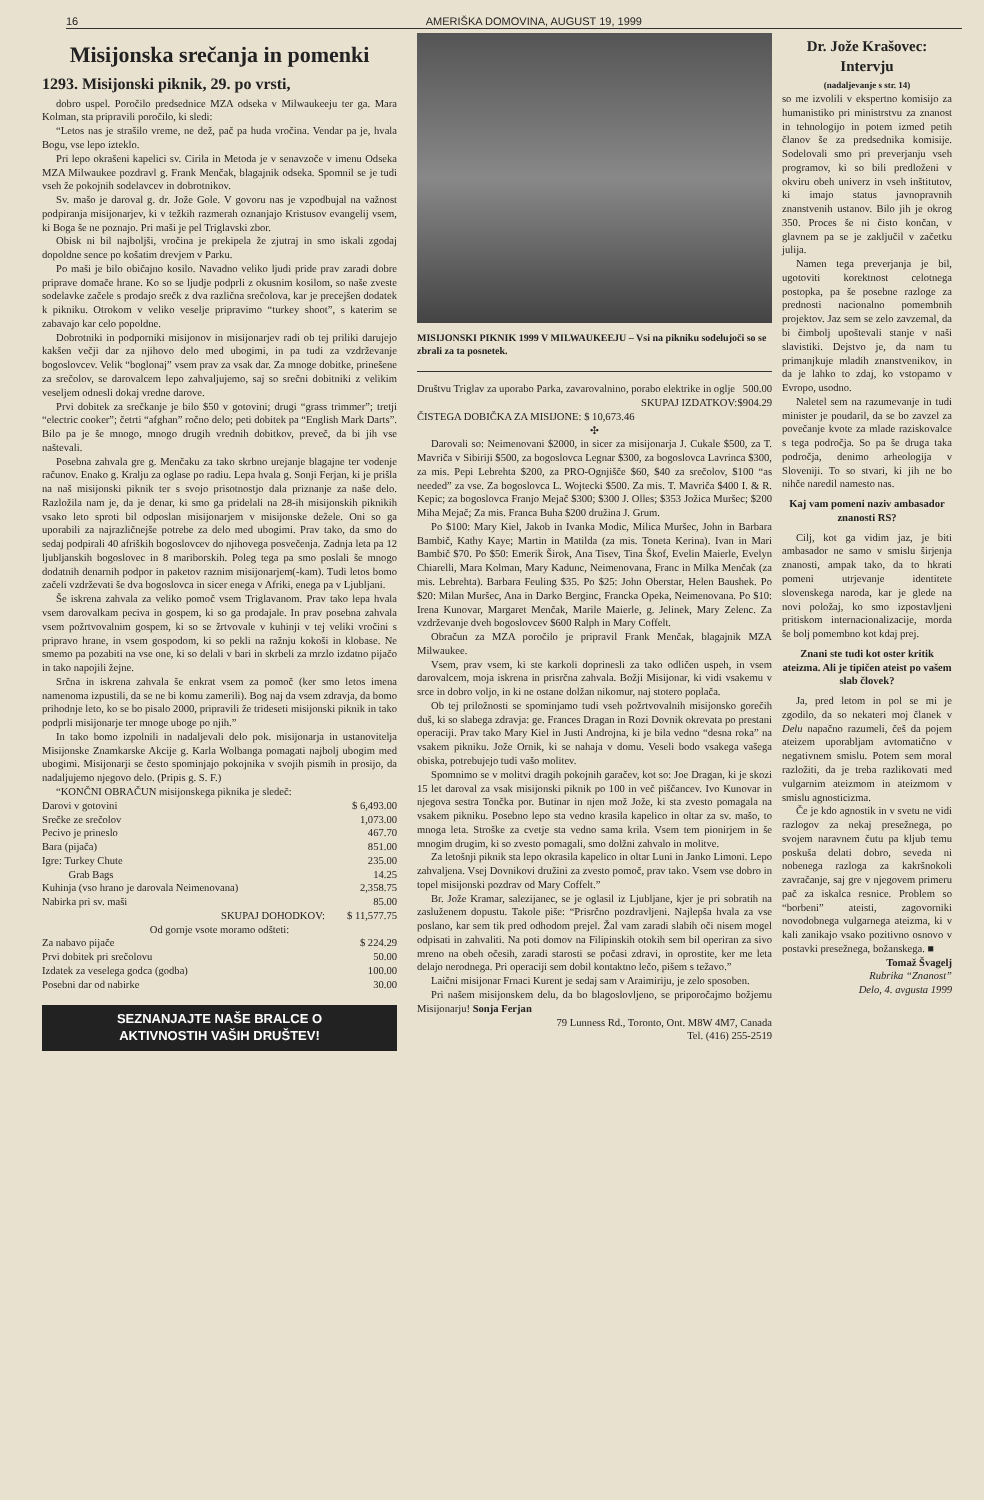16 AMERIŠKA DOMOVINA, AUGUST 19, 1999
Misijonska srečanja in pomenki
1293. Misijonski piknik, 29. po vrsti,
dobro uspel. Poročilo predsednice MZA odseka v Milwaukeeju ter ga. Mara Kolman, sta pripravili poročilo, ki sledi:
“Letos nas je strašilo vreme, ne dež, pač pa huda vročina. Vendar pa je, hvala Bogu, vse lepo izteklo.
Pri lepo okrašeni kapelici sv. Cirila in Metoda je v senavzoče v imenu Odseka MZA Milwaukee pozdravl g. Frank Menčak, blagajnik odseka. Spomnil se je tudi vseh že pokojnih sodelavcev in dobrotnikov.
Sv. mašo je daroval g. dr. Jože Gole. V govoru nas je vzpodbujal na važnost podpiranja misijonarjev, ki v težkih razmerah oznanjajo Kristusov evangelij vsem, ki Boga še ne poznajo. Pri maši je pel Triglavski zbor.
Obisk ni bil najboljši, vročina je prekipela že zjutraj in smo iskali zgodaj dopoldne sence po košatim drevjem v Parku.
Po maši je bilo običajno kosilo. Navadno veliko ljudi pride prav zaradi dobre priprave domače hrane. Ko so se ljudje podprli z okusnim kosilom, so naše zveste sodelavke začele s prodajo srečk z dva različna srečolova, kar je precejšen dodatek k pikniku. Otrokom v veliko veselje pripravimo “turkey shoot”, s katerim se zabavajo kar celo popoldne.
Dobrotniki in podporniki misijonov in misijonarjev radi ob tej priliki darujejo kakšen večji dar za njihovo delo med ubogimi, in pa tudi za vzdrževanje bogoslovcev. Velik “boglonaj” vsem prav za vsak dar. Za mnoge dobitke, prinešene za srečolov, se darovalcem lepo zahvaljujemo, saj so srečni dobitniki z velikim veseljem odnesli dokaj vredne darove.
Prvi dobitek za srečkanje je bilo $50 v gotovini; drugi “grass trimmer”; tretji “electric cooker”; četrti “afghan” ročno delo; peti dobitek pa “English Mark Darts”. Bilo pa je še mnogo, mnogo drugih vrednih dobitkov, preveč, da bi jih vse naštevali.
Posebna zahvala gre g. Menčaku za tako skrbno urejanje blagajne ter vodenje računov. Enako g. Kralju za oglase po radiu. Lepa hvala g. Sonji Ferjan, ki je prišla na naš misijonski piknik ter s svojo prisotnostjo dala priznanje za naše delo. Razložila nam je, da je denar, ki smo ga pridelali na 28-ih misijonskih piknikih vsako leto sproti bil odposlan misijonarjem v misijonske dežele. Oni so ga uporabili za najrazličnejše potrebe za delo med ubogimi. Prav tako, da smo do sedaj podpirali 40 afriških bogoslovcev do njihovega posvečenja. Zadnja leta pa 12 ljubljanskih bogoslovec in 8 mariborskih. Poleg tega pa smo poslali še mnogo dodatnih denarnih podpor in paketov raznim misijonarjem(-kam). Tudi letos bomo začeli vzdrževati še dva bogoslovca in sicer enega v Afriki, enega pa v Ljubljani.
Še iskrena zahvala za veliko pomoč vsem Triglavanom. Prav tako lepa hvala vsem darovalkam peciva in gospem, ki so ga prodajale. In prav posebna zahvala vsem požrtvovalnim gospem, ki so se žrtvovale v kuhinji v tej veliki vročini s pripravo hrane, in vsem gospodom, ki so pekli na ražnju kokoši in klobase. Ne smemo pa pozabiti na vse one, ki so delali v bari in skrbeli za mrzlo izdatno pijačo in tako napojili žejne.
Srčna in iskrena zahvala še enkrat vsem za pomoč (ker smo letos imena namenoma izpustili, da se ne bi komu zamerili). Bog naj da vsem zdravja, da bomo prihodnje leto, ko se bo pisalo 2000, pripravili že trideseti misijonski piknik in tako podprli misijonarje ter mnoge uboge po njih.”
In tako bomo izpolnili in nadaljevali delo pok. misijonarja in ustanovitelja Misijonske Znamkarske Akcije g. Karla Wolbanga pomagati najbolj ubogim med ubogimi. Misijonarji se često spominjajo pokojnika v svojih pismih in prosijo, da nadaljujemo njegovo delo. (Pripis g. S. F.)
“KONČNI OBRAČUN misijonskega piknika je sledeč:
| Darovi v gotovini | $ 6,493.00 |
| Srečke ze srečolov | 1,073.00 |
| Pecivo je prineslo | 467.70 |
| Bara (pijača) | 851.00 |
| Igre: Turkey Chute | 235.00 |
| Grab Bags | 14.25 |
| Kuhinja (vso hrano je darovala Neimenovana) | 2,358.75 |
| Nabirka pri sv. maši | 85.00 |
| SKUPAJ DOHODKOV: | $ 11,577.75 |
| Od gornje vsote moramo odšteti: | |
| Za nabavo pijače | $ 224.29 |
| Prvi dobitek pri srečolovu | 50.00 |
| Izdatek za veselega godca (godba) | 100.00 |
| Posebni dar od nabirke | 30.00 |
SEZNANJAJTE NAŠE BRALCE O
AKTIVNOSTIH VAŠIH DRUŠTEV!
MISIJONSKI PIKNIK 1999 V MILWAUKEEJU – Vsi na pikniku sodelujoči so se zbrali za ta posnetek.
| Društvu Triglav za uporabo Parka, zavarovalnino, porabo elektrike in oglje | 500.00 |
| SKUPAJ IZDATKOV: | $904.29 |
| ČISTEGA DOBIČKA ZA MISIJONE: $ 10,673.46 | |
✣
Darovali so: Neimenovani $2000, in sicer za misijonarja J. Cukale $500, za T. Mavriča v Sibiriji $500, za bogoslovca Legnar $300, za bogoslovca Lavrinca $300, za mis. Pepi Lebrehta $200, za PRO-Ognjišče $60, $40 za srečolov, $100 “as needed” za vse. Za bogoslovca L. Wojtecki $500. Za mis. T. Mavriča $400 I. & R. Kepic; za bogoslovca Franjo Mejač $300; $300 J. Olles; $353 Jožica Muršec; $200 Miha Mejač; Za mis. Franca Buha $200 družina J. Grum.
Po $100: Mary Kiel, Jakob in Ivanka Modic, Milica Muršec, John in Barbara Bambič, Kathy Kaye; Martin in Matilda (za mis. Toneta Kerina). Ivan in Mari Bambič $70. Po $50: Emerik Širok, Ana Tisev, Tina Škof, Evelin Maierle, Evelyn Chiarelli, Mara Kolman, Mary Kadunc, Neimenovana, Franc in Milka Menčak (za mis. Lebrehta). Barbara Feuling $35. Po $25: John Oberstar, Helen Baushek. Po $20: Milan Muršec, Ana in Darko Berginc, Francka Opeka, Neimenovana. Po $10: Irena Kunovar, Margaret Menčak, Marile Maierle, g. Jelinek, Mary Zelenc. Za vzdrževanje dveh bogoslovcev $600 Ralph in Mary Coffelt.
Obračun za MZA poročilo je pripravil Frank Menčak, blagajnik MZA Milwaukee.
Vsem, prav vsem, ki ste karkoli doprinesli za tako odličen uspeh, in vsem darovalcem, moja iskrena in prisrčna zahvala. Božji Misijonar, ki vidi vsakemu v srce in dobro voljo, in ki ne ostane dolžan nikomur, naj stotero poplača.
Ob tej priložnosti se spominjamo tudi vseh požrtvovalnih misijonsko gorečih duš, ki so slabega zdravja: ge. Frances Dragan in Rozi Dovnik okrevata po prestani operaciji. Prav tako Mary Kiel in Justi Androjna, ki je bila vedno “desna roka” na vsakem pikniku. Jože Ornik, ki se nahaja v domu. Veseli bodo vsakega vašega obiska, potrebujejo tudi vašo molitev.
Spomnimo se v molitvi dragih pokojnih garačev, kot so: Joe Dragan, ki je skozi 15 let daroval za vsak misijonski piknik po 100 in več piščancev. Ivo Kunovar in njegova sestra Tončka por. Butinar in njen mož Jože, ki sta zvesto pomagala na vsakem pikniku. Posebno lepo sta vedno krasila kapelico in oltar za sv. mašo, to mnoga leta. Stroške za cvetje sta vedno sama krila. Vsem tem pionirjem in še mnogim drugim, ki so zvesto pomagali, smo dolžni zahvalo in molitve.
Za letošnji piknik sta lepo okrasila kapelico in oltar Luni in Janko Limoni. Lepo zahvaljena. Vsej Dovnikovi družini za zvesto pomoč, prav tako. Vsem vse dobro in topel misijonski pozdrav od Mary Coffelt.”
Br. Jože Kramar, salezijanec, se je oglasil iz Ljubljane, kjer je pri sobratih na zasluženem dopustu. Takole piše: “Prisrčno pozdravljeni. Najlepša hvala za vse poslano, kar sem tik pred odhodom prejel. Žal vam zaradi slabih oči nisem mogel odpisati in zahvaliti. Na poti domov na Filipinskih otokih sem bil operiran za sivo mreno na obeh očesih, zaradi starosti se počasi zdravi, in oprostite, ker me leta delajo nerodnega. Pri operaciji sem dobil kontaktno lečo, pišem s težavo.”
Laični misijonar Frnaci Kurent je sedaj sam v Araimiriju, je zelo sposoben.
Pri našem misijonskem delu, da bo blagoslovljeno, se priporočajmo božjemu Misijonarju! Sonja Ferjan
79 Lunness Rd., Toronto, Ont. M8W 4M7, Canada
Tel. (416) 255-2519
Dr. Jože Krašovec: Intervju
(nadaljevanje s str. 14)
so me izvolili v ekspertno komisijo za humanistiko pri ministrstvu za znanost in tehnologijo in potem izmed petih članov še za predsednika komisije. Sodelovali smo pri preverjanju vseh programov, ki so bili predloženi v okviru obeh univerz in vseh inštitutov, ki imajo status javnopravnih znanstvenih ustanov. Bilo jih je okrog 350. Proces še ni čisto končan, v glavnem pa se je zaključil v začetku julija.
Namen tega preverjanja je bil, ugotoviti korektnost celotnega postopka, pa še posebne razloge za prednosti nacionalno pomembnih projektov. Jaz sem se zelo zavzemal, da bi čimbolj upoštevali stanje v naši slavistiki. Dejstvo je, da nam tu primanjkuje mladih znanstvenikov, in da je lahko to zdaj, ko vstopamo v Evropo, usodno.
Naletel sem na razumevanje in tudi minister je poudaril, da se bo zavzel za povečanje kvote za mlade raziskovalce s tega področja. So pa še druga taka področja, denimo arheologija v Sloveniji. To so stvari, ki jih ne bo nihče naredil namesto nas.
Kaj vam pomeni naziv ambasador znanosti RS?
Cilj, kot ga vidim jaz, je biti ambasador ne samo v smislu širjenja znanosti, ampak tako, da to hkrati pomeni utrjevanje identitete slovenskega naroda, kar je glede na novi položaj, ko smo izpostavljeni pritiskom internacionalizacije, morda še bolj pomembno kot kdaj prej.
Znani ste tudi kot oster kritik ateizma. Ali je tipičen ateist po vašem slab človek?
Ja, pred letom in pol se mi je zgodilo, da so nekateri moj članek v Delu napačno razumeli, češ da pojem ateizem uporabljam avtomatično v negativnem smislu. Potem sem moral razložiti, da je treba razlikovati med vulgarnim ateizmom in ateizmom v smislu agnosticizma.
Če je kdo agnostik in v svetu ne vidi razlogov za nekaj presežnega, po svojem naravnem čutu pa kljub temu poskuša delati dobro, seveda ni nobenega razloga za kakršnokoli zavračanje, saj gre v njegovem primeru pač za iskalca resnice. Problem so “borbeni” ateisti, zagovorniki novodobnega vulgarnega ateizma, ki v kali zanikajo vsako pozitivno osnovo v postavki presežnega, božanskega. ■
Tomaž Švagelj
Rubrika “Znanost”
Delo, 4. avgusta 1999